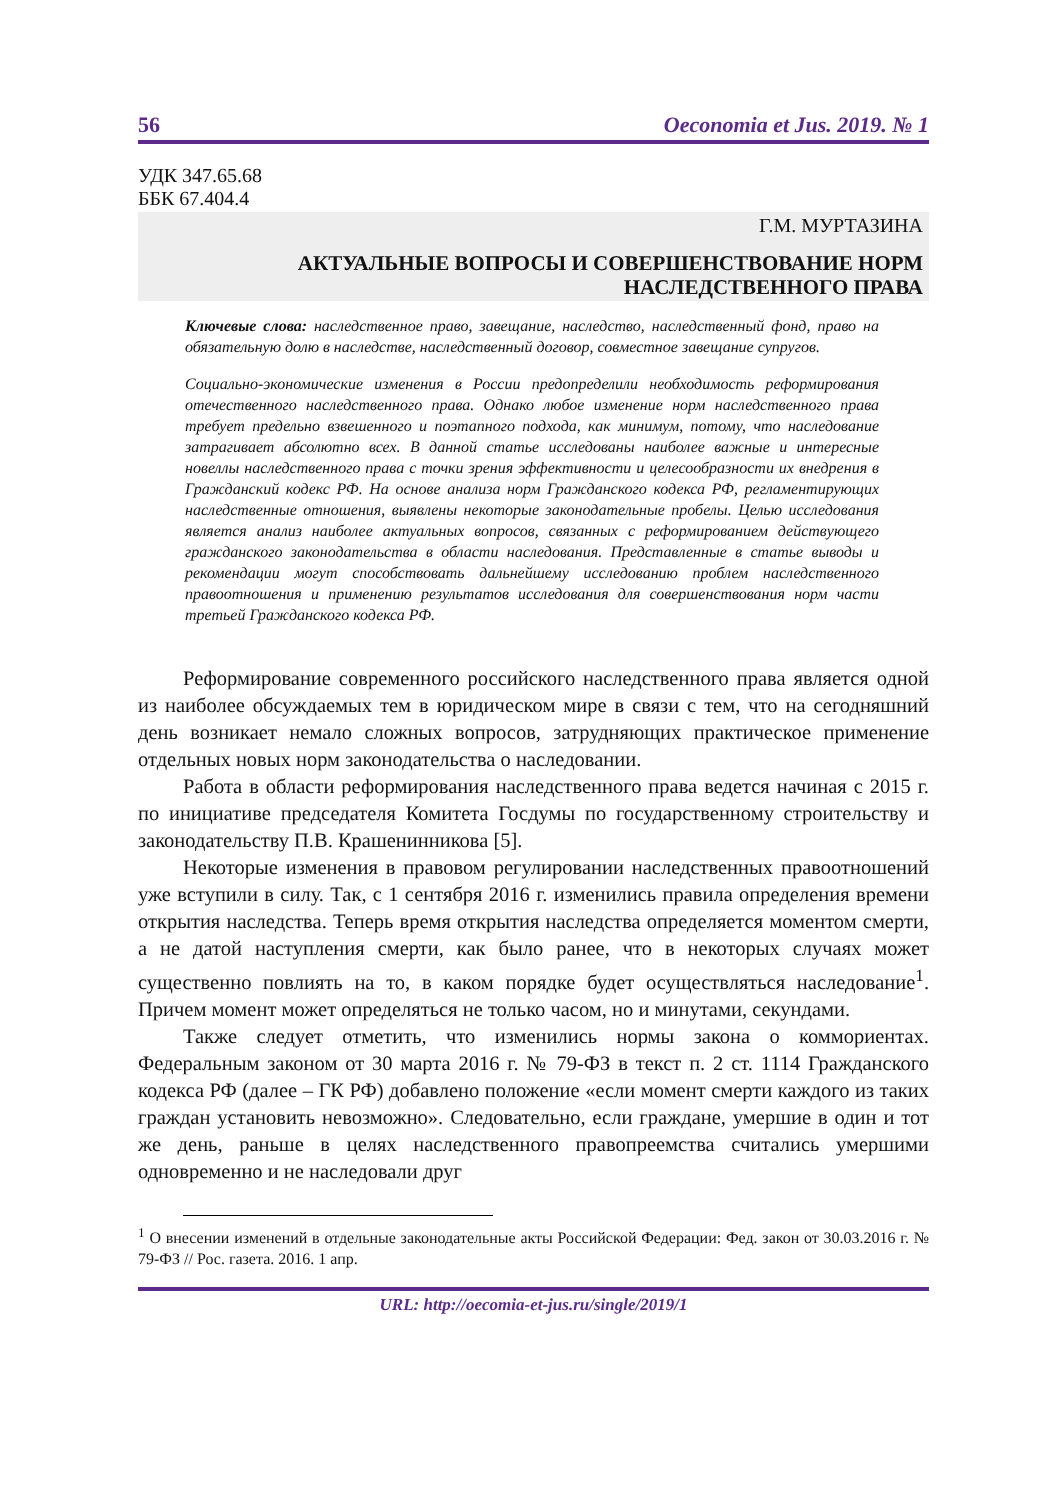56 Oeconomia et Jus. 2019. № 1
УДК 347.65.68
ББК 67.404.4
Г.М. МУРТАЗИНА
АКТУАЛЬНЫЕ ВОПРОСЫ И СОВЕРШЕНСТВОВАНИЕ НОРМ
НАСЛЕДСТВЕННОГО ПРАВА
Ключевые слова: наследственное право, завещание, наследство, наследственный фонд, право на обязательную долю в наследстве, наследственный договор, совместное завещание супругов.
Социально-экономические изменения в России предопределили необходимость реформирования отечественного наследственного права. Однако любое изменение норм наследственного права требует предельно взвешенного и поэтапного подхода, как минимум, потому, что наследование затрагивает абсолютно всех. В данной статье исследованы наиболее важные и интересные новеллы наследственного права с точки зрения эффективности и целесообразности их внедрения в Гражданский кодекс РФ. На основе анализа норм Гражданского кодекса РФ, регламентирующих наследственные отношения, выявлены некоторые законодательные пробелы. Целью исследования является анализ наиболее актуальных вопросов, связанных с реформированием действующего гражданского законодательства в области наследования. Представленные в статье выводы и рекомендации могут способствовать дальнейшему исследованию проблем наследственного правоотношения и применению результатов исследования для совершенствования норм части третьей Гражданского кодекса РФ.
Реформирование современного российского наследственного права является одной из наиболее обсуждаемых тем в юридическом мире в связи с тем, что на сегодняшний день возникает немало сложных вопросов, затрудняющих практическое применение отдельных новых норм законодательства о наследовании.
Работа в области реформирования наследственного права ведется начиная с 2015 г. по инициативе председателя Комитета Госдумы по государственному строительству и законодательству П.В. Крашенинникова [5].
Некоторые изменения в правовом регулировании наследственных правоотношений уже вступили в силу. Так, с 1 сентября 2016 г. изменились правила определения времени открытия наследства. Теперь время открытия наследства определяется моментом смерти, а не датой наступления смерти, как было ранее, что в некоторых случаях может существенно повлиять на то, в каком порядке будет осуществляться наследование<sup>1</sup>. Причем момент может определяться не только часом, но и минутами, секундами.
Также следует отметить, что изменились нормы закона о коммориентах. Федеральным законом от 30 марта 2016 г. № 79-ФЗ в текст п. 2 ст. 1114 Гражданского кодекса РФ (далее – ГК РФ) добавлено положение «если момент смерти каждого из таких граждан установить невозможно». Следовательно, если граждане, умершие в один и тот же день, раньше в целях наследственного правопреемства считались умершими одновременно и не наследовали друг
<sup>1</sup> О внесении изменений в отдельные законодательные акты Российской Федерации: Фед. закон от 30.03.2016 г. № 79-ФЗ // Рос. газета. 2016. 1 апр.
URL: http://oecomia-et-jus.ru/single/2019/1